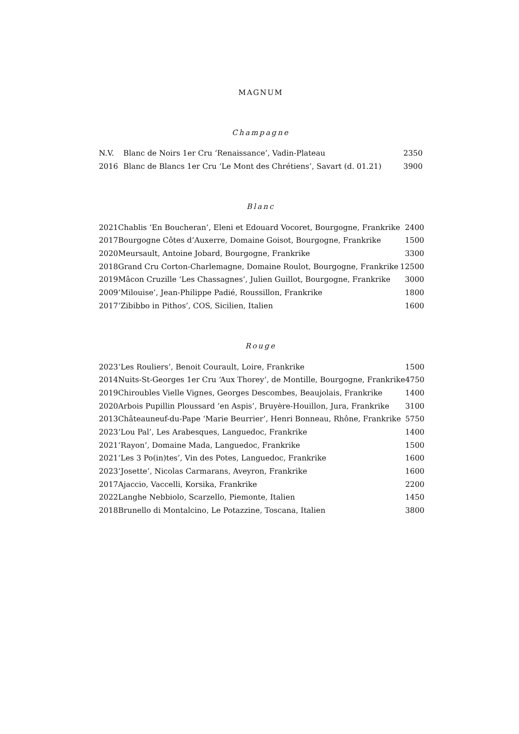MAGNUM
Champagne
| N.V. | Blanc de Noirs 1er Cru ‘Renaissance’, Vadin-Plateau | 2350 |
| 2016 | Blanc de Blancs 1er Cru ‘Le Mont des Chrétiens’, Savart (d. 01.21) | 3900 |
Blanc
| 2021 | Chablis ‘En Boucheran’, Eleni et Edouard Vocoret, Bourgogne, Frankrike | 2400 |
| 2017 | Bourgogne Côtes d’Auxerre, Domaine Goisot, Bourgogne, Frankrike | 1500 |
| 2020 | Meursault, Antoine Jobard, Bourgogne, Frankrike | 3300 |
| 2018 | Grand Cru Corton-Charlemagne, Domaine Roulot, Bourgogne, Frankrike | 12500 |
| 2019 | Mâcon Cruzille ‘Les Chassagnes’, Julien Guillot, Bourgogne, Frankrike | 3000 |
| 2009 | ‘Milouise’, Jean-Philippe Padié, Roussillon, Frankrike | 1800 |
| 2017 | ‘Zibibbo in Pithos’, COS, Sicilien, Italien | 1600 |
Rouge
| 2023 | ‘Les Rouliers’, Benoit Courault, Loire, Frankrike | 1500 |
| 2014 | Nuits-St-Georges 1er Cru ‘Aux Thorey’, de Montille, Bourgogne, Frankrike | 4750 |
| 2019 | Chiroubles Vielle Vignes, Georges Descombes, Beaujolais, Frankrike | 1400 |
| 2020 | Arbois Pupillin Ploussard ‘en Aspis’, Bruyère-Houillon, Jura, Frankrike | 3100 |
| 2013 | Châteauneuf-du-Pape ‘Marie Beurrier’, Henri Bonneau, Rhône, Frankrike | 5750 |
| 2023 | ‘Lou Pal’, Les Arabesques, Languedoc, Frankrike | 1400 |
| 2021 | ‘Rayon’, Domaine Mada, Languedoc, Frankrike | 1500 |
| 2021 | ‘Les 3 Po(in)tes’, Vin des Potes, Languedoc, Frankrike | 1600 |
| 2023 | ‘Josette’, Nicolas Carmarans, Aveyron, Frankrike | 1600 |
| 2017 | Ajaccio, Vaccelli, Korsika, Frankrike | 2200 |
| 2022 | Langhe Nebbiolo, Scarzello, Piemonte, Italien | 1450 |
| 2018 | Brunello di Montalcino, Le Potazzine, Toscana, Italien | 3800 |